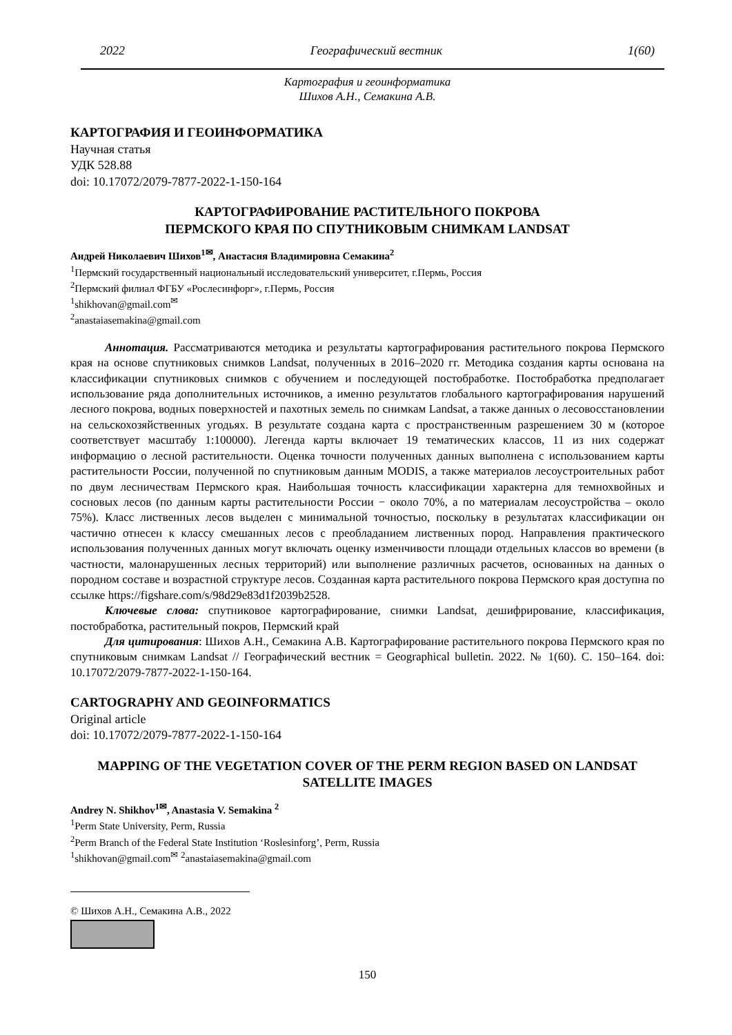2022 Географический вестник 1(60)
Картография и геоинформатика
Шихов А.Н., Семакина А.В.
КАРТОГРАФИЯ И ГЕОИНФОРМАТИКА
Научная статья
УДК 528.88
doi: 10.17072/2079-7877-2022-1-150-164
КАРТОГРАФИРОВАНИЕ РАСТИТЕЛЬНОГО ПОКРОВА
ПЕРМСКОГО КРАЯ ПО СПУТНИКОВЫМ СНИМКАМ LANDSAT
Андрей Николаевич Шихов<sup>1✉</sup>, Анастасия Владимировна Семакина<sup>2</sup>
<sup>1</sup> Пермский государственный национальный исследовательский университет, г.Пермь, Россия
<sup>2</sup> Пермский филиал ФГБУ «Рослесинфорг», г.Пермь, Россия
<sup>1</sup> shikhovan@gmail.com<sup>✉</sup>
<sup>2</sup> anastaiasemakina@gmail.com
Аннотация. Рассматриваются методика и результаты картографирования растительного покрова Пермского края на основе спутниковых снимков Landsat, полученных в 2016–2020 гг. Методика создания карты основана на классификации спутниковых снимков с обучением и последующей постобработке. Постобработка предполагает использование ряда дополнительных источников, а именно результатов глобального картографирования нарушений лесного покрова, водных поверхностей и пахотных земель по снимкам Landsat, а также данных о лесовосстановлении на сельскохозяйственных угодьях. В результате создана карта с пространственным разрешением 30 м (которое соответствует масштабу 1:100000). Легенда карты включает 19 тематических классов, 11 из них содержат информацию о лесной растительности. Оценка точности полученных данных выполнена с использованием карты растительности России, полученной по спутниковым данным MODIS, а также материалов лесоустроительных работ по двум лесничествам Пермского края. Наибольшая точность классификации характерна для темнохвойных и сосновых лесов (по данным карты растительности России − около 70%, а по материалам лесоустройства – около 75%). Класс лиственных лесов выделен с минимальной точностью, поскольку в результатах классификации он частично отнесен к классу смешанных лесов с преобладанием лиственных пород. Направления практического использования полученных данных могут включать оценку изменчивости площади отдельных классов во времени (в частности, малонарушенных лесных территорий) или выполнение различных расчетов, основанных на данных о породном составе и возрастной структуре лесов. Созданная карта растительного покрова Пермского края доступна по ссылке https://figshare.com/s/98d29e83d1f2039b2528.
Ключевые слова: спутниковое картографирование, снимки Landsat, дешифрирование, классификация, постобработка, растительный покров, Пермский край
Для цитирования: Шихов А.Н., Семакина А.В. Картографирование растительного покрова Пермского края по спутниковым снимкам Landsat // Географический вестник = Geographical bulletin. 2022. № 1(60). С. 150–164. doi: 10.17072/2079-7877-2022-1-150-164.
CARTOGRAPHY AND GEOINFORMATICS
Original article
doi: 10.17072/2079-7877-2022-1-150-164
MAPPING OF THE VEGETATION COVER OF THE PERM REGION BASED ON LANDSAT SATELLITE IMAGES
Andrey N. Shikhov<sup>1✉</sup>, Anastasia V. Semakina <sup>2</sup>
<sup>1</sup> Perm State University, Perm, Russia
<sup>2</sup> Perm Branch of the Federal State Institution ‘Roslesinforg’, Perm, Russia
<sup>1</sup> shikhovan@gmail.com<sup>✉</sup> <sup>2</sup>anastaiasemakina@gmail.com
© Шихов А.Н., Семакина А.В., 2022
150